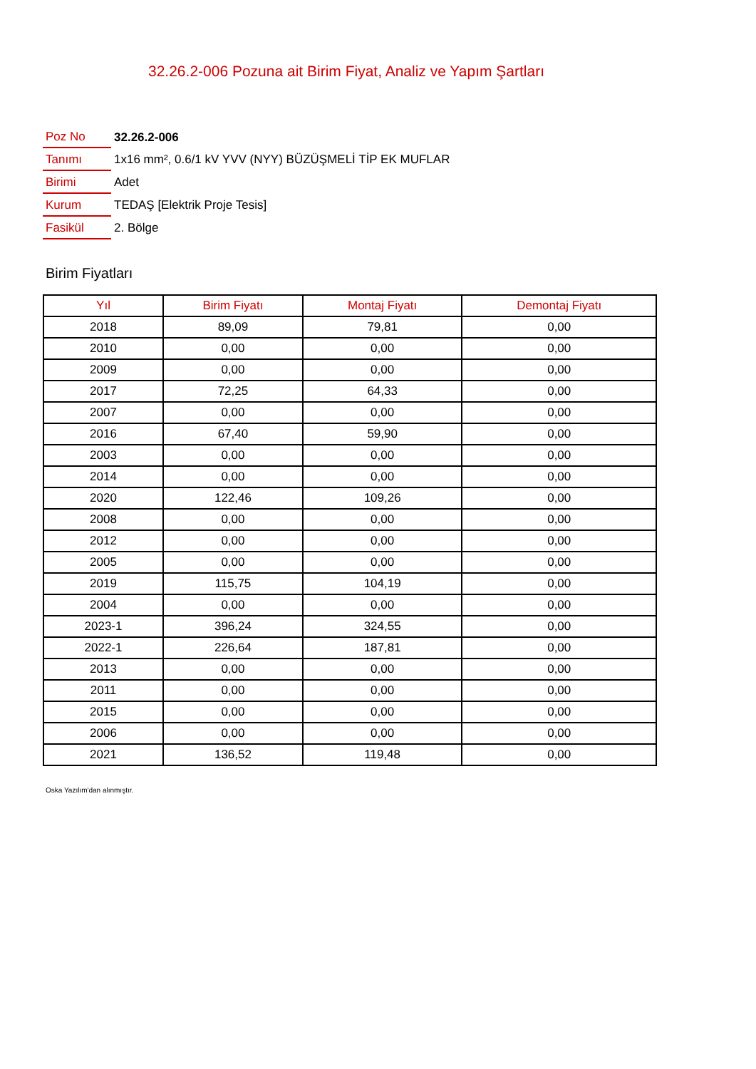32.26.2-006 Pozuna ait Birim Fiyat, Analiz ve Yapım Şartları
| Poz No | 32.26.2-006 |
| Tanımı | 1x16 mm², 0.6/1 kV YVV (NYY) BÜZÜŞMELİ TİP EK MUFLAR |
| Birimi | Adet |
| Kurum | TEDAŞ [Elektrik Proje Tesis] |
| Fasikül | 2. Bölge |
Birim Fiyatları
| Yıl | Birim Fiyatı | Montaj Fiyatı | Demontaj Fiyatı |
| --- | --- | --- | --- |
| 2018 | 89,09 | 79,81 | 0,00 |
| 2010 | 0,00 | 0,00 | 0,00 |
| 2009 | 0,00 | 0,00 | 0,00 |
| 2017 | 72,25 | 64,33 | 0,00 |
| 2007 | 0,00 | 0,00 | 0,00 |
| 2016 | 67,40 | 59,90 | 0,00 |
| 2003 | 0,00 | 0,00 | 0,00 |
| 2014 | 0,00 | 0,00 | 0,00 |
| 2020 | 122,46 | 109,26 | 0,00 |
| 2008 | 0,00 | 0,00 | 0,00 |
| 2012 | 0,00 | 0,00 | 0,00 |
| 2005 | 0,00 | 0,00 | 0,00 |
| 2019 | 115,75 | 104,19 | 0,00 |
| 2004 | 0,00 | 0,00 | 0,00 |
| 2023-1 | 396,24 | 324,55 | 0,00 |
| 2022-1 | 226,64 | 187,81 | 0,00 |
| 2013 | 0,00 | 0,00 | 0,00 |
| 2011 | 0,00 | 0,00 | 0,00 |
| 2015 | 0,00 | 0,00 | 0,00 |
| 2006 | 0,00 | 0,00 | 0,00 |
| 2021 | 136,52 | 119,48 | 0,00 |
Oska Yazılım'dan alınmıştır.